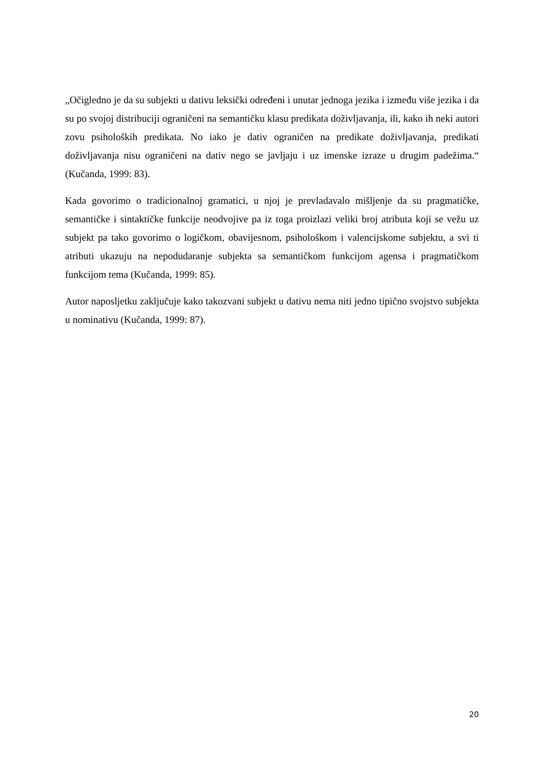„Očigledno je da su subjekti u dativu leksički određeni i unutar jednoga jezika i između više jezika i da su po svojoj distribuciji ograničeni na semantičku klasu predikata doživljavanja, ili, kako ih neki autori zovu psiholoških predikata. No iako je dativ ograničen na predikate doživljavanja, predikati doživljavanja nisu ograničeni na dativ nego se javljaju i uz imenske izraze u drugim padežima.“ (Kučanda, 1999: 83).
Kada govorimo o tradicionalnoj gramatici, u njoj je prevladavalo mišljenje da su pragmatičke, semantičke i sintaktičke funkcije neodvojive pa iz toga proizlazi veliki broj atributa koji se vežu uz subjekt pa tako govorimo o logičkom, obavijesnom, psihološkom i valencijskome subjektu, a svi ti atributi ukazuju na nepodudaranje subjekta sa semantičkom funkcijom agensa i pragmatičkom funkcijom tema (Kučanda, 1999: 85).
Autor naposljetku zaključuje kako takozvani subjekt u dativu nema niti jedno tipično svojstvo subjekta u nominativu (Kučanda, 1999: 87).
20